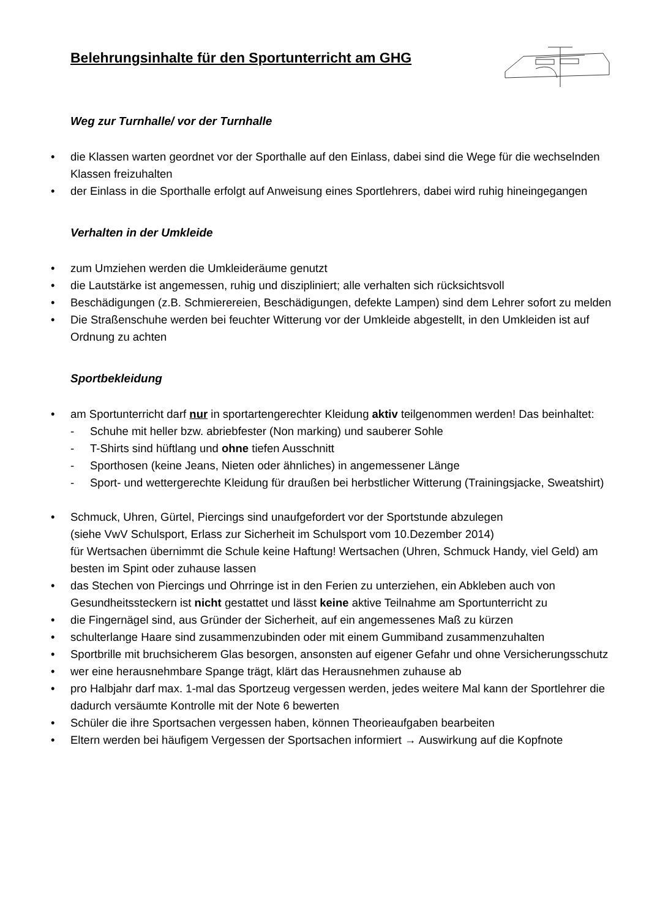Belehrungsinhalte für den Sportunterricht am GHG
Weg zur Turnhalle/ vor der Turnhalle
die Klassen warten geordnet vor der Sporthalle auf den Einlass, dabei sind die Wege für die wechselnden Klassen freizuhalten
der Einlass in die Sporthalle erfolgt auf Anweisung eines Sportlehrers, dabei wird ruhig hineingegangen
Verhalten in der Umkleide
zum Umziehen werden die Umkleideräume genutzt
die Lautstärke ist angemessen, ruhig und diszipliniert; alle verhalten sich rücksichtsvoll
Beschädigungen (z.B. Schmierereien, Beschädigungen, defekte Lampen) sind dem Lehrer sofort zu melden
Die Straßenschuhe werden bei feuchter Witterung vor der Umkleide abgestellt, in den Umkleiden ist auf Ordnung zu achten
Sportbekleidung
am Sportunterricht darf nur in sportartengerechter Kleidung aktiv teilgenommen werden! Das beinhaltet:
- Schuhe mit heller bzw. abriebfester (Non marking) und sauberer Sohle
- T-Shirts sind hüftlang und ohne tiefen Ausschnitt
- Sporthosen (keine Jeans, Nieten oder ähnliches) in angemessener Länge
- Sport- und wettergerechte Kleidung für draußen bei herbstlicher Witterung (Trainingsjacke, Sweatshirt)
Schmuck, Uhren, Gürtel, Piercings sind unaufgefordert vor der Sportstunde abzulegen
(siehe VwV Schulsport, Erlass zur Sicherheit im Schulsport vom 10.Dezember 2014)
für Wertsachen übernimmt die Schule keine Haftung! Wertsachen (Uhren, Schmuck Handy, viel Geld) am besten im Spint oder zuhause lassen
das Stechen von Piercings und Ohrringe ist in den Ferien zu unterziehen, ein Abkleben auch von Gesundheitssteckern ist nicht gestattet und lässt keine aktive Teilnahme am Sportunterricht zu
die Fingernägel sind, aus Gründer der Sicherheit, auf ein angemessenes Maß zu kürzen
schulterlange Haare sind zusammenzubinden oder mit einem Gummiband zusammenzuhalten
Sportbrille mit bruchsicherem Glas besorgen, ansonsten auf eigener Gefahr und ohne Versicherungsschutz
wer eine herausnehmbare Spange trägt, klärt das Herausnehmen zuhause ab
pro Halbjahr darf max. 1-mal das Sportzeug vergessen werden, jedes weitere Mal kann der Sportlehrer die dadurch versäumte Kontrolle mit der Note 6 bewerten
Schüler die ihre Sportsachen vergessen haben, können Theorieaufgaben bearbeiten
Eltern werden bei häufigem Vergessen der Sportsachen informiert → Auswirkung auf die Kopfnote